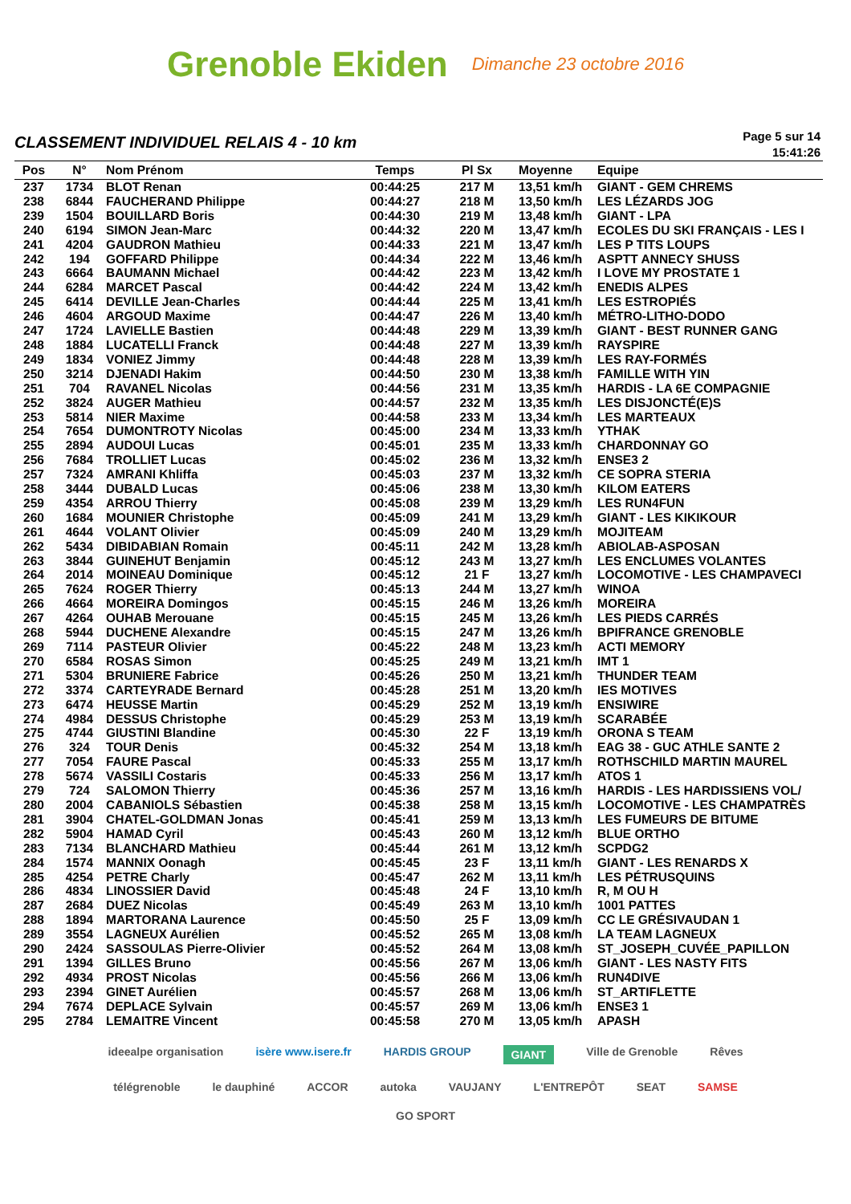Grenoble Ekiden Dimanche 23 octobre 2016
CLASSEMENT INDIVIDUEL RELAIS 4 - 10 km
Page 5 sur 14
15:41:26
| Pos | N° | Nom Prénom | Temps | Pl Sx | Moyenne | Equipe |
| --- | --- | --- | --- | --- | --- | --- |
| 237 | 1734 | BLOT Renan | 00:44:25 | 217 M | 13,51 km/h | GIANT - GEM CHREMS |
| 238 | 6844 | FAUCHERAND Philippe | 00:44:27 | 218 M | 13,50 km/h | LES LÉZARDS JOG |
| 239 | 1504 | BOUILLARD Boris | 00:44:30 | 219 M | 13,48 km/h | GIANT - LPA |
| 240 | 6194 | SIMON Jean-Marc | 00:44:32 | 220 M | 13,47 km/h | ECOLES DU SKI FRANÇAIS - LES I |
| 241 | 4204 | GAUDRON Mathieu | 00:44:33 | 221 M | 13,47 km/h | LES P TITS LOUPS |
| 242 | 194 | GOFFARD Philippe | 00:44:34 | 222 M | 13,46 km/h | ASPTT ANNECY SHUSS |
| 243 | 6664 | BAUMANN Michael | 00:44:42 | 223 M | 13,42 km/h | I LOVE MY PROSTATE 1 |
| 244 | 6284 | MARCET Pascal | 00:44:42 | 224 M | 13,42 km/h | ENEDIS ALPES |
| 245 | 6414 | DEVILLE Jean-Charles | 00:44:44 | 225 M | 13,41 km/h | LES ESTROPIÉS |
| 246 | 4604 | ARGOUD Maxime | 00:44:47 | 226 M | 13,40 km/h | MÉTRO-LITHO-DODO |
| 247 | 1724 | LAVIELLE Bastien | 00:44:48 | 229 M | 13,39 km/h | GIANT - BEST RUNNER GANG |
| 248 | 1884 | LUCATELLI Franck | 00:44:48 | 227 M | 13,39 km/h | RAYSPIRE |
| 249 | 1834 | VONIEZ Jimmy | 00:44:48 | 228 M | 13,39 km/h | LES RAY-FORMÉS |
| 250 | 3214 | DJENADI Hakim | 00:44:50 | 230 M | 13,38 km/h | FAMILLE WITH YIN |
| 251 | 704 | RAVANEL Nicolas | 00:44:56 | 231 M | 13,35 km/h | HARDIS - LA 6E COMPAGNIE |
| 252 | 3824 | AUGER Mathieu | 00:44:57 | 232 M | 13,35 km/h | LES DISJONCTÉ(E)S |
| 253 | 5814 | NIER Maxime | 00:44:58 | 233 M | 13,34 km/h | LES MARTEAUX |
| 254 | 7654 | DUMONTROTY Nicolas | 00:45:00 | 234 M | 13,33 km/h | YTHAK |
| 255 | 2894 | AUDOUI Lucas | 00:45:01 | 235 M | 13,33 km/h | CHARDONNAY GO |
| 256 | 7684 | TROLLIET Lucas | 00:45:02 | 236 M | 13,32 km/h | ENSE3 2 |
| 257 | 7324 | AMRANI Khliffa | 00:45:03 | 237 M | 13,32 km/h | CE SOPRA STERIA |
| 258 | 3444 | DUBALD Lucas | 00:45:06 | 238 M | 13,30 km/h | KILOM EATERS |
| 259 | 4354 | ARROU Thierry | 00:45:08 | 239 M | 13,29 km/h | LES RUN4FUN |
| 260 | 1684 | MOUNIER Christophe | 00:45:09 | 241 M | 13,29 km/h | GIANT - LES KIKIKOUR |
| 261 | 4644 | VOLANT Olivier | 00:45:09 | 240 M | 13,29 km/h | MOJITEAM |
| 262 | 5434 | DIBIDABIAN Romain | 00:45:11 | 242 M | 13,28 km/h | ABIOLAB-ASPOSAN |
| 263 | 3844 | GUINEHUT Benjamin | 00:45:12 | 243 M | 13,27 km/h | LES ENCLUMES VOLANTES |
| 264 | 2014 | MOINEAU Dominique | 00:45:12 | 21 F | 13,27 km/h | LOCOMOTIVE - LES CHAMPAVECI |
| 265 | 7624 | ROGER Thierry | 00:45:13 | 244 M | 13,27 km/h | WINOA |
| 266 | 4664 | MOREIRA Domingos | 00:45:15 | 246 M | 13,26 km/h | MOREIRA |
| 267 | 4264 | OUHAB Merouane | 00:45:15 | 245 M | 13,26 km/h | LES PIEDS CARRÉS |
| 268 | 5944 | DUCHENE Alexandre | 00:45:15 | 247 M | 13,26 km/h | BPIFRANCE GRENOBLE |
| 269 | 7114 | PASTEUR Olivier | 00:45:22 | 248 M | 13,23 km/h | ACTI MEMORY |
| 270 | 6584 | ROSAS Simon | 00:45:25 | 249 M | 13,21 km/h | IMT 1 |
| 271 | 5304 | BRUNIERE Fabrice | 00:45:26 | 250 M | 13,21 km/h | THUNDER TEAM |
| 272 | 3374 | CARTEYRADE Bernard | 00:45:28 | 251 M | 13,20 km/h | IES MOTIVES |
| 273 | 6474 | HEUSSE Martin | 00:45:29 | 252 M | 13,19 km/h | ENSIWIRE |
| 274 | 4984 | DESSUS Christophe | 00:45:29 | 253 M | 13,19 km/h | SCARABÉE |
| 275 | 4744 | GIUSTINI Blandine | 00:45:30 | 22 F | 13,19 km/h | ORONA S TEAM |
| 276 | 324 | TOUR Denis | 00:45:32 | 254 M | 13,18 km/h | EAG 38 - GUC ATHLE SANTE 2 |
| 277 | 7054 | FAURE Pascal | 00:45:33 | 255 M | 13,17 km/h | ROTHSCHILD MARTIN MAUREL |
| 278 | 5674 | VASSILI Costaris | 00:45:33 | 256 M | 13,17 km/h | ATOS 1 |
| 279 | 724 | SALOMON Thierry | 00:45:36 | 257 M | 13,16 km/h | HARDIS - LES HARDISSIENS VOL/ |
| 280 | 2004 | CABANIOLS Sébastien | 00:45:38 | 258 M | 13,15 km/h | LOCOMOTIVE - LES CHAMPATRÈS |
| 281 | 3904 | CHATEL-GOLDMAN Jonas | 00:45:41 | 259 M | 13,13 km/h | LES FUMEURS DE BITUME |
| 282 | 5904 | HAMAD Cyril | 00:45:43 | 260 M | 13,12 km/h | BLUE ORTHO |
| 283 | 7134 | BLANCHARD Mathieu | 00:45:44 | 261 M | 13,12 km/h | SCPDG2 |
| 284 | 1574 | MANNIX Oonagh | 00:45:45 | 23 F | 13,11 km/h | GIANT - LES RENARDS X |
| 285 | 4254 | PETRE Charly | 00:45:47 | 262 M | 13,11 km/h | LES PÉTRUSQUINS |
| 286 | 4834 | LINOSSIER David | 00:45:48 | 24 F | 13,10 km/h | R, M OU H |
| 287 | 2684 | DUEZ Nicolas | 00:45:49 | 263 M | 13,10 km/h | 1001 PATTES |
| 288 | 1894 | MARTORANA Laurence | 00:45:50 | 25 F | 13,09 km/h | CC LE GRÉSIVAUDAN 1 |
| 289 | 3554 | LAGNEUX Aurélien | 00:45:52 | 265 M | 13,08 km/h | LA TEAM LAGNEUX |
| 290 | 2424 | SASSOULAS Pierre-Olivier | 00:45:52 | 264 M | 13,08 km/h | ST_JOSEPH_CUVÉE_PAPILLON |
| 291 | 1394 | GILLES Bruno | 00:45:56 | 267 M | 13,06 km/h | GIANT - LES NASTY FITS |
| 292 | 4934 | PROST Nicolas | 00:45:56 | 266 M | 13,06 km/h | RUN4DIVE |
| 293 | 2394 | GINET Aurélien | 00:45:57 | 268 M | 13,06 km/h | ST_ARTIFLETTE |
| 294 | 7674 | DEPLACE Sylvain | 00:45:57 | 269 M | 13,06 km/h | ENSE3 1 |
| 295 | 2784 | LEMAITRE Vincent | 00:45:58 | 270 M | 13,05 km/h | APASH |
ideealpe organisation isère www.isere.fr HARDIS GROUP GIANT Ville de Grenoble Rêves télégrenoble le dauphiné ACCOR autoka VAUJANY L'ENTREPÔT SEAT SAMSE GO SPORT